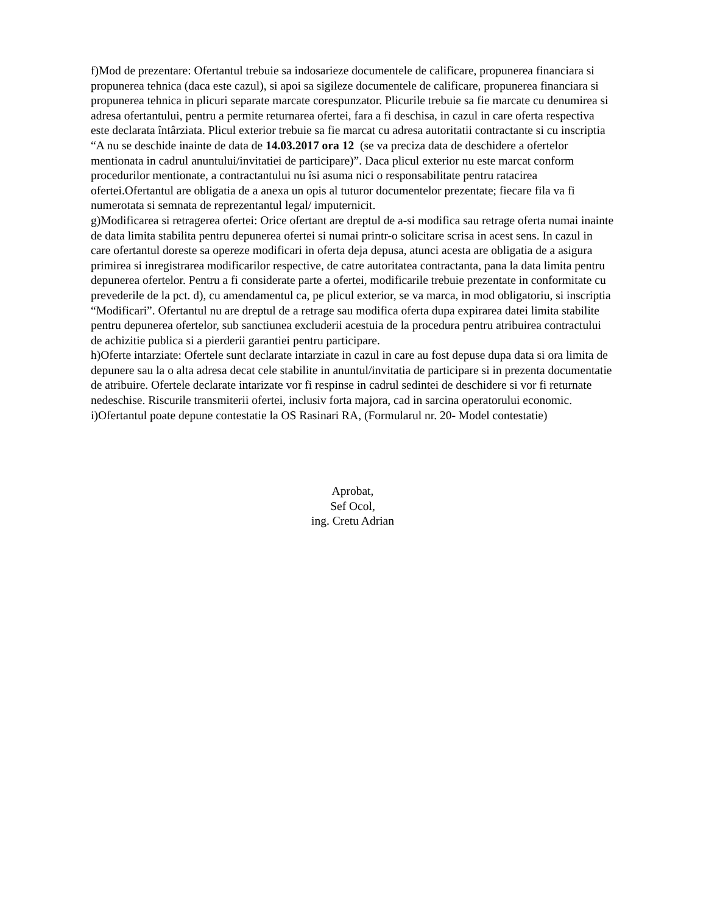f)Mod de prezentare: Ofertantul trebuie sa indosarieze documentele de calificare, propunerea financiara si propunerea tehnica (daca este cazul), si apoi sa sigileze documentele de calificare, propunerea financiara si propunerea tehnica in plicuri separate marcate corespunzator. Plicurile trebuie sa fie marcate cu denumirea si adresa ofertantului, pentru a permite returnarea ofertei, fara a fi deschisa, in cazul in care oferta respectiva este declarata întârziata. Plicul exterior trebuie sa fie marcat cu adresa autoritatii contractante si cu inscriptia “A nu se deschide inainte de data de 14.03.2017 ora 12 (se va preciza data de deschidere a ofertelor mentionata in cadrul anuntului/invitatiei de participare)”. Daca plicul exterior nu este marcat conform procedurilor mentionate, a contractantului nu îsi asuma nici o responsabilitate pentru ratacirea ofertei.Ofertantul are obligatia de a anexa un opis al tuturor documentelor prezentate; fiecare fila va fi numerotata si semnata de reprezentantul legal/ imputernicit.
g)Modificarea si retragerea ofertei: Orice ofertant are dreptul de a-si modifica sau retrage oferta numai inainte de data limita stabilita pentru depunerea ofertei si numai printr-o solicitare scrisa in acest sens. In cazul in care ofertantul doreste sa opereze modificari in oferta deja depusa, atunci acesta are obligatia de a asigura primirea si inregistrarea modificarilor respective, de catre autoritatea contractanta, pana la data limita pentru depunerea ofertelor. Pentru a fi considerate parte a ofertei, modificarile trebuie prezentate in conformitate cu prevederile de la pct. d), cu amendamentul ca, pe plicul exterior, se va marca, in mod obligatoriu, si inscriptia “Modificari”. Ofertantul nu are dreptul de a retrage sau modifica oferta dupa expirarea datei limita stabilite pentru depunerea ofertelor, sub sanctiunea excluderii acestuia de la procedura pentru atribuirea contractului de achizitie publica si a pierderii garantiei pentru participare.
h)Oferte intarziate: Ofertele sunt declarate intarziate in cazul in care au fost depuse dupa data si ora limita de depunere sau la o alta adresa decat cele stabilite in anuntul/invitatia de participare si in prezenta documentatie de atribuire. Ofertele declarate intarizate vor fi respinse in cadrul sedintei de deschidere si vor fi returnate nedeschise. Riscurile transmiterii ofertei, inclusiv forta majora, cad in sarcina operatorului economic.
i)Ofertantul poate depune contestatie la OS Rasinari RA, (Formularul nr. 20- Model contestatie)
Aprobat,
Sef Ocol,
ing. Cretu Adrian